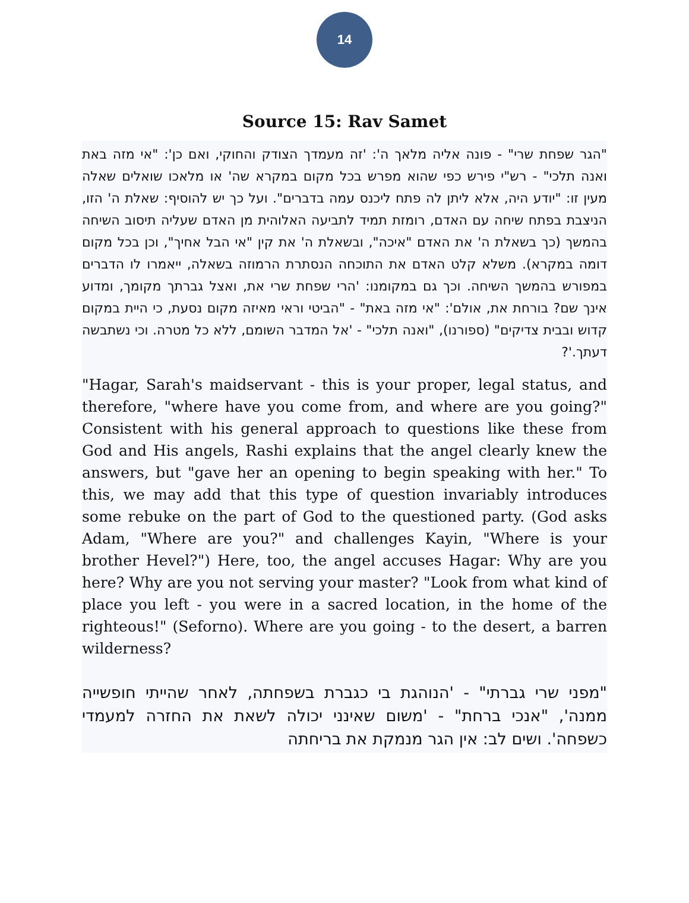14
Source 15: Rav Samet
"הגר שפחת שרי" - פונה אליה מלאך ה': 'זה מעמדך הצודק והחוקי, ואם כן': "אי מזה באת ואנה תלכי" - רש"י פירש כפי שהוא מפרש בכל מקום במקרא שה' או מלאכו שואלים שאלה מעין זו: "יודע היה, אלא ליתן לה פתח ליכנס עמה בדברים". ועל כך יש להוסיף: שאלת ה' הזו, הניצבת בפתח שיחה עם האדם, רומזת תמיד לתביעה האלוהית מן האדם שעליה תיסוב השיחה בהמשך (כך בשאלת ה' את האדם "איכה", ובשאלת ה' את קין "אי הבל אחיך", וכן בכל מקום דומה במקרא). משלא קלט האדם את התוכחה הנסתרת הרמוזה בשאלה, ייאמרו לו הדברים במפורש בהמשך השיחה. וכך גם במקומנו: 'הרי שפחת שרי את, ואצל גברתך מקומך, ומדוע אינך שם? בורחת את, אולם': "אי מזה באת" - "הביטי וראי מאיזה מקום נסעת, כי היית במקום קדוש ובבית צדיקים" (ספורנו), "ואנה תלכי" - 'אל המדבר השומם, ללא כל מטרה. וכי נשתבשה דעתך.'?
"Hagar, Sarah's maidservant - this is your proper, legal status, and therefore, "where have you come from, and where are you going?" Consistent with his general approach to questions like these from God and His angels, Rashi explains that the angel clearly knew the answers, but "gave her an opening to begin speaking with her." To this, we may add that this type of question invariably introduces some rebuke on the part of God to the questioned party. (God asks Adam, "Where are you?" and challenges Kayin, "Where is your brother Hevel?") Here, too, the angel accuses Hagar: Why are you here? Why are you not serving your master? "Look from what kind of place you left - you were in a sacred location, in the home of the righteous!" (Seforno). Where are you going - to the desert, a barren wilderness?
"מפני שרי גברתי" - 'הנוהגת בי כגברת בשפחתה, לאחר שהייתי חופשייה ממנה', "אנכי ברחת" - 'משום שאינני יכולה לשאת את החזרה למעמדי כשפחה'. ושים לב: אין הגר מנמקת את בריחתה